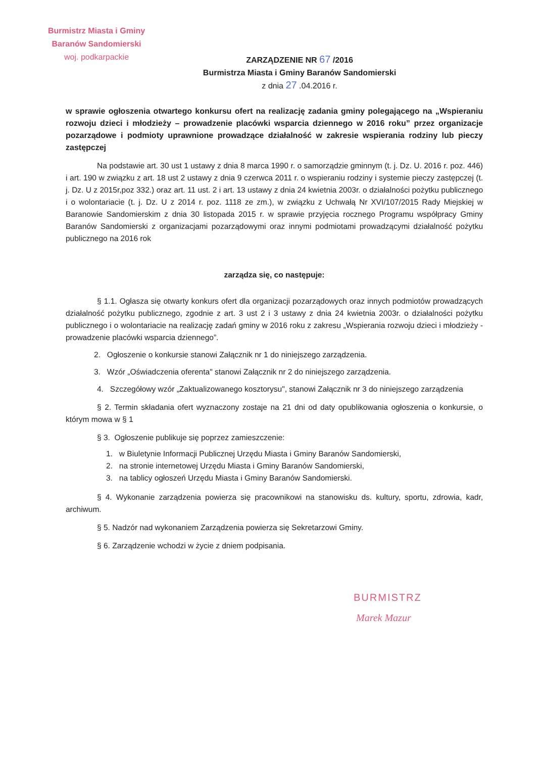Burmistrz Miasta i Gminy
Baranów Sandomierski
woj. podkarpackie
ZARZĄDZENIE NR 67 /2016
Burmistrza Miasta i Gminy Baranów Sandomierski
z dnia 27 .04.2016 r.
w sprawie ogłoszenia otwartego konkursu ofert na realizację zadania gminy polegającego na „Wspieraniu rozwoju dzieci i młodzieży – prowadzenie placówki wsparcia dziennego w 2016 roku” przez organizacje pozarządowe i podmioty uprawnione prowadzące działalność w zakresie wspierania rodziny lub pieczy zastępczej
Na podstawie art. 30 ust 1 ustawy z dnia 8 marca 1990 r. o samorządzie gminnym (t. j. Dz. U. 2016 r. poz. 446) i art. 190 w związku z art. 18 ust 2 ustawy z dnia 9 czerwca 2011 r. o wspieraniu rodziny i systemie pieczy zastępczej (t. j. Dz. U z 2015r,poz 332.) oraz art. 11 ust. 2 i art. 13 ustawy z dnia 24 kwietnia 2003r. o działalności pożytku publicznego i o wolontariacie (t. j. Dz. U z 2014 r. poz. 1118 ze zm.), w związku z Uchwałą Nr XVI/107/2015 Rady Miejskiej w Baranowie Sandomierskim z dnia 30 listopada 2015 r. w sprawie przyjęcia rocznego Programu współpracy Gminy Baranów Sandomierski z organizacjami pozarządowymi oraz innymi podmiotami prowadzącymi działalność pożytku publicznego na 2016 rok
zarządza się, co następuje:
§ 1.1. Ogłasza się otwarty konkurs ofert dla organizacji pozarządowych oraz innych podmiotów prowadzących działalność pożytku publicznego, zgodnie z art. 3 ust 2 i 3 ustawy z dnia 24 kwietnia 2003r. o działalności pożytku publicznego i o wolontariacie na realizację zadań gminy w 2016 roku z zakresu „Wspierania rozwoju dzieci i młodzieży - prowadzenie placówki wsparcia dziennego”.
2. Ogłoszenie o konkursie stanowi Załącznik nr 1 do niniejszego zarządzenia.
3. Wzór „Oświadczenia oferenta" stanowi Załącznik nr 2 do niniejszego zarządzenia.
4. Szczegółowy wzór „Zaktualizowanego kosztorysu", stanowi Załącznik nr 3 do niniejszego zarządzenia
§ 2. Termin składania ofert wyznaczony zostaje na 21 dni od daty opublikowania ogłoszenia o konkursie, o którym mowa w § 1
§ 3. Ogłoszenie publikuje się poprzez zamieszczenie:
1. w Biuletynie Informacji Publicznej Urzędu Miasta i Gminy Baranów Sandomierski,
2. na stronie internetowej Urzędu Miasta i Gminy Baranów Sandomierski,
3. na tablicy ogłoszeń Urzędu Miasta i Gminy Baranów Sandomierski.
§ 4. Wykonanie zarządzenia powierza się pracownikowi na stanowisku ds. kultury, sportu, zdrowia, kadr, archiwum.
§ 5. Nadzór nad wykonaniem Zarządzenia powierza się Sekretarzowi Gminy.
§ 6. Zarządzenie wchodzi w życie z dniem podpisania.
BURMISTRZ
Marek Mazur